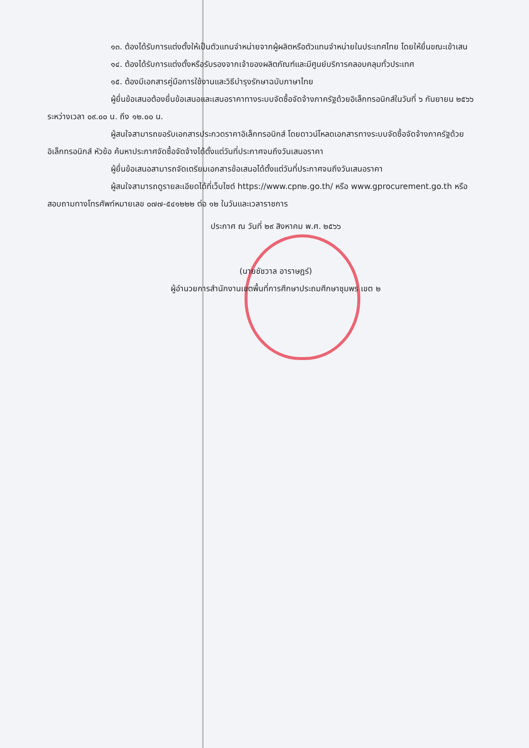๑๓. ต้องได้รับการแต่งตั้งให้เป็นตัวแทนจำหน่ายจากผู้ผลิตหรือตัวแทนจำหน่ายในประเทศไทย โดยให้ยื่นขณะเข้าเสน
๑๔. ต้องได้รับการแต่งตั้งหรือรับรองจากเจ้าของผลิตภัณฑ์และมีศูนย์บริการคลอบคลุมทั่วประเทศ
๑๕. ต้องมีเอกสารคู่มือการใช้งานและวิธีบำรุงรักษาฉบับภาษาไทย
ผู้ยื่นข้อเสนอต้องยื่นข้อเสนอและเสนอราคาทางระบบจัดซื้อจัดจ้างภาครัฐด้วยอิเล็กทรอนิกส์ในวันที่ ๖ กันยายน ๒๕๖๖ ระหว่างเวลา ๐๙.๐๐ น. ถึง ๑๒.๐๐ น.
ผู้สนใจสามารถขอรับเอกสารประกวดราคาอิเล็กทรอนิกส์ โดยดาวน์โหลดเอกสารทางระบบจัดซื้อจัดจ้างภาครัฐด้วยอิเล็กทรอนิกส์ หัวข้อ ค้นหาประกาศจัดซื้อจัดจ้างได้ตั้งแต่วันที่ประกาศจนถึงวันเสนอราคา
ผู้ยื่นข้อเสนอสามารถจัดเตรียมเอกสารข้อเสนอได้ตั้งแต่วันที่ประกาศจนถึงวันเสนอราคา
ผู้สนใจสามารถดูรายละเอียดได้ที่เว็บไซต์ https://www.cpn๒.go.th/ หรือ www.gprocurement.go.th หรือสอบถามทางโทรศัพท์หมายเลข ๐๗๗-๕๔๑๒๒๒ ต่อ ๑๒ ในวันและเวลาราชการ
ประกาศ ณ วันที่ ๒๙ สิงหาคม พ.ศ. ๒๕๖๖
(นายชัชวาล อาราษฎร์)
ผู้อำนวยการสำนักงานเขตพื้นที่การศึกษาประถมศึกษาชุมพร เขต ๒